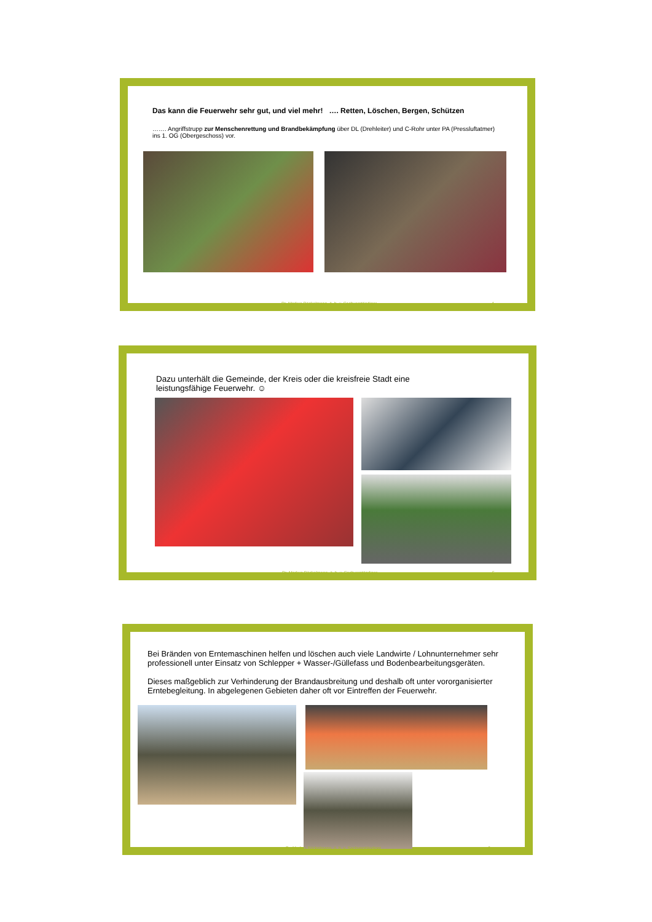Das kann die Feuerwehr sehr gut, und viel mehr! …. Retten, Löschen, Bergen, Schützen
……. Angriffstrupp zur Menschenrettung und Brandbekämpfung über DL (Drehleiter) und C-Rohr unter PA (Pressluftatmer) ins 1. OG (Obergeschoss) vor.
Dr. Markus Böckelmann, ö. b. v. Sachverständiger
4
Dazu unterhält die Gemeinde, der Kreis oder die kreisfreie Stadt eine leistungsfähige Feuerwehr. ☺
Dr. Markus Böckelmann, ö. b. v. Sachverständiger
5
Bei Bränden von Erntemaschinen helfen und löschen auch viele Landwirte / Lohnunternehmer sehr professionell unter Einsatz von Schlepper + Wasser-/Güllefass und Bodenbearbeitungsgeräten.
Dieses maßgeblich zur Verhinderung der Brandausbreitung und deshalb oft unter vororganisierter Erntebegleitung. In abgelegenen Gebieten daher oft vor Eintreffen der Feuerwehr.
Dr. Markus Böckelmann, ö. b. v. Sachverständiger
6